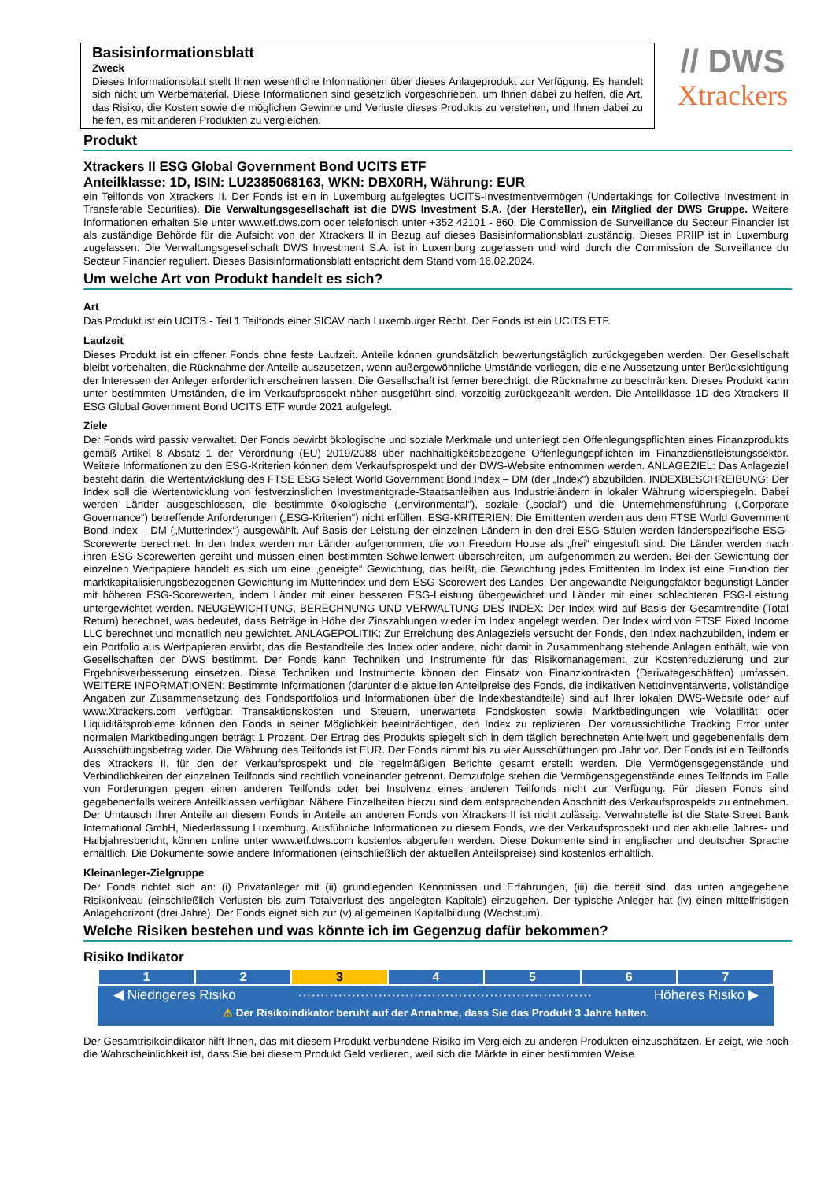Basisinformationsblatt
Zweck
Dieses Informationsblatt stellt Ihnen wesentliche Informationen über dieses Anlageprodukt zur Verfügung. Es handelt sich nicht um Werbematerial. Diese Informationen sind gesetzlich vorgeschrieben, um Ihnen dabei zu helfen, die Art, das Risiko, die Kosten sowie die möglichen Gewinne und Verluste dieses Produkts zu verstehen, und Ihnen dabei zu helfen, es mit anderen Produkten zu vergleichen.
// DWS
Xtrackers
Produkt
Xtrackers II ESG Global Government Bond UCITS ETF
Anteilklasse: 1D, ISIN: LU2385068163, WKN: DBX0RH, Währung: EUR
ein Teilfonds von Xtrackers II. Der Fonds ist ein in Luxemburg aufgelegtes UCITS-Investmentvermögen (Undertakings for Collective Investment in Transferable Securities). Die Verwaltungsgesellschaft ist die DWS Investment S.A. (der Hersteller), ein Mitglied der DWS Gruppe. Weitere Informationen erhalten Sie unter www.etf.dws.com oder telefonisch unter +352 42101 - 860. Die Commission de Surveillance du Secteur Financier ist als zuständige Behörde für die Aufsicht von der Xtrackers II in Bezug auf dieses Basisinformationsblatt zuständig. Dieses PRIIP ist in Luxemburg zugelassen. Die Verwaltungsgesellschaft DWS Investment S.A. ist in Luxemburg zugelassen und wird durch die Commission de Surveillance du Secteur Financier reguliert. Dieses Basisinformationsblatt entspricht dem Stand vom 16.02.2024.
Um welche Art von Produkt handelt es sich?
Art
Das Produkt ist ein UCITS - Teil 1 Teilfonds einer SICAV nach Luxemburger Recht. Der Fonds ist ein UCITS ETF.
Laufzeit
Dieses Produkt ist ein offener Fonds ohne feste Laufzeit. Anteile können grundsätzlich bewertungstäglich zurückgegeben werden. Der Gesellschaft bleibt vorbehalten, die Rücknahme der Anteile auszusetzen, wenn außergewöhnliche Umstände vorliegen, die eine Aussetzung unter Berücksichtigung der Interessen der Anleger erforderlich erscheinen lassen. Die Gesellschaft ist ferner berechtigt, die Rücknahme zu beschränken. Dieses Produkt kann unter bestimmten Umständen, die im Verkaufsprospekt näher ausgeführt sind, vorzeitig zurückgezahlt werden. Die Anteilklasse 1D des Xtrackers II ESG Global Government Bond UCITS ETF wurde 2021 aufgelegt.
Ziele
Der Fonds wird passiv verwaltet. Der Fonds bewirbt ökologische und soziale Merkmale und unterliegt den Offenlegungspflichten eines Finanzprodukts gemäß Artikel 8 Absatz 1 der Verordnung (EU) 2019/2088 über nachhaltigkeitsbezogene Offenlegungspflichten im Finanzdienstleistungssektor. Weitere Informationen zu den ESG-Kriterien können dem Verkaufsprospekt und der DWS-Website entnommen werden. ANLAGEZIEL: Das Anlageziel besteht darin, die Wertentwicklung des FTSE ESG Select World Government Bond Index – DM (der „Index“) abzubilden. INDEXBESCHREIBUNG: Der Index soll die Wertentwicklung von festverzinslichen Investmentgrade-Staatsanleihen aus Industrieländern in lokaler Währung widerspiegeln. Dabei werden Länder ausgeschlossen, die bestimmte ökologische („environmental“), soziale („social“) und die Unternehmensführung („Corporate Governance“) betreffende Anforderungen („ESG-Kriterien“) nicht erfüllen. ESG-KRITERIEN: Die Emittenten werden aus dem FTSE World Government Bond Index – DM („Mutterindex“) ausgewählt. Auf Basis der Leistung der einzelnen Ländern in den drei ESG-Säulen werden länderspezifische ESG-Scorewerte berechnet. In den Index werden nur Länder aufgenommen, die von Freedom House als „frei“ eingestuft sind. Die Länder werden nach ihren ESG-Scorewerten gereiht und müssen einen bestimmten Schwellenwert überschreiten, um aufgenommen zu werden. Bei der Gewichtung der einzelnen Wertpapiere handelt es sich um eine „geneigte“ Gewichtung, das heißt, die Gewichtung jedes Emittenten im Index ist eine Funktion der marktkapitalisierungsbezogenen Gewichtung im Mutterindex und dem ESG-Scorewert des Landes. Der angewandte Neigungsfaktor begünstigt Länder mit höheren ESG-Scorewerten, indem Länder mit einer besseren ESG-Leistung übergewichtet und Länder mit einer schlechteren ESG-Leistung untergewichtet werden. NEUGEWICHTUNG, BERECHNUNG UND VERWALTUNG DES INDEX: Der Index wird auf Basis der Gesamtrendite (Total Return) berechnet, was bedeutet, dass Beträge in Höhe der Zinszahlungen wieder im Index angelegt werden. Der Index wird von FTSE Fixed Income LLC berechnet und monatlich neu gewichtet. ANLAGEPOLITIK: Zur Erreichung des Anlageziels versucht der Fonds, den Index nachzubilden, indem er ein Portfolio aus Wertpapieren erwirbt, das die Bestandteile des Index oder andere, nicht damit in Zusammenhang stehende Anlagen enthält, wie von Gesellschaften der DWS bestimmt. Der Fonds kann Techniken und Instrumente für das Risikomanagement, zur Kostenreduzierung und zur Ergebnisverbesserung einsetzen. Diese Techniken und Instrumente können den Einsatz von Finanzkontrakten (Derivategeschäften) umfassen. WEITERE INFORMATIONEN: Bestimmte Informationen (darunter die aktuellen Anteilpreise des Fonds, die indikativen Nettoinventarwerte, vollständige Angaben zur Zusammensetzung des Fondsportfolios und Informationen über die Indexbestandteile) sind auf Ihrer lokalen DWS-Website oder auf www.Xtrackers.com verfügbar. Transaktionskosten und Steuern, unerwartete Fondskosten sowie Marktbedingungen wie Volatilität oder Liquiditätsprobleme können den Fonds in seiner Möglichkeit beeinträchtigen, den Index zu replizieren. Der voraussichtliche Tracking Error unter normalen Marktbedingungen beträgt 1 Prozent. Der Ertrag des Produkts spiegelt sich in dem täglich berechneten Anteilwert und gegebenenfalls dem Ausschüttungsbetrag wider. Die Währung des Teilfonds ist EUR. Der Fonds nimmt bis zu vier Ausschüttungen pro Jahr vor. Der Fonds ist ein Teilfonds des Xtrackers II, für den der Verkaufsprospekt und die regelmäßigen Berichte gesamt erstellt werden. Die Vermögensgegenstände und Verbindlichkeiten der einzelnen Teilfonds sind rechtlich voneinander getrennt. Demzufolge stehen die Vermögensgegenstände eines Teilfonds im Falle von Forderungen gegen einen anderen Teilfonds oder bei Insolvenz eines anderen Teilfonds nicht zur Verfügung. Für diesen Fonds sind gegebenenfalls weitere Anteilklassen verfügbar. Nähere Einzelheiten hierzu sind dem entsprechenden Abschnitt des Verkaufsprospekts zu entnehmen. Der Umtausch Ihrer Anteile an diesem Fonds in Anteile an anderen Fonds von Xtrackers II ist nicht zulässig. Verwahrstelle ist die State Street Bank International GmbH, Niederlassung Luxemburg. Ausführliche Informationen zu diesem Fonds, wie der Verkaufsprospekt und der aktuelle Jahres- und Halbjahresbericht, können online unter www.etf.dws.com kostenlos abgerufen werden. Diese Dokumente sind in englischer und deutscher Sprache erhältlich. Die Dokumente sowie andere Informationen (einschließlich der aktuellen Anteilspreise) sind kostenlos erhältlich.
Kleinanleger-Zielgruppe
Der Fonds richtet sich an: (i) Privatanleger mit (ii) grundlegenden Kenntnissen und Erfahrungen, (iii) die bereit sind, das unten angegebene Risikoniveau (einschließlich Verlusten bis zum Totalverlust des angelegten Kapitals) einzugehen. Der typische Anleger hat (iv) einen mittelfristigen Anlagehorizont (drei Jahre). Der Fonds eignet sich zur (v) allgemeinen Kapitalbildung (Wachstum).
Welche Risiken bestehen und was könnte ich im Gegenzug dafür bekommen?
Risiko Indikator
| 1 | 2 | 3 | 4 | 5 | 6 | 7 |
◀ Niedrigeres Risiko ·································································· Höheres Risiko ▶
⚠ Der Risikoindikator beruht auf der Annahme, dass Sie das Produkt 3 Jahre halten.
Der Gesamtrisikoindikator hilft Ihnen, das mit diesem Produkt verbundene Risiko im Vergleich zu anderen Produkten einzuschätzen. Er zeigt, wie hoch die Wahrscheinlichkeit ist, dass Sie bei diesem Produkt Geld verlieren, weil sich die Märkte in einer bestimmten Weise